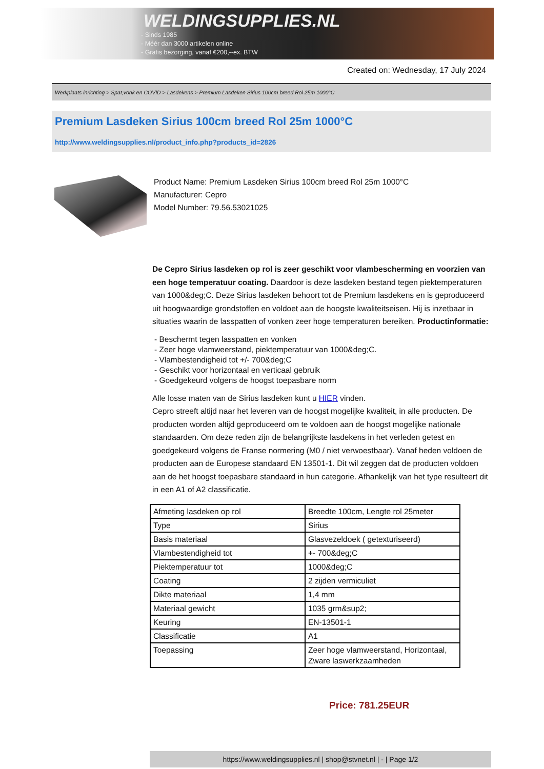WELDINGSUPPLIES.NL
- Sinds 1985
- Méér dan 3000 artikelen online
- Gratis bezorging, vanaf €200,--ex. BTW
Created on: Wednesday, 17 July 2024
Werkplaats inrichting > Spat,vonk en COVID > Lasdekens > Premium Lasdeken Sirius 100cm breed Rol 25m 1000°C
Premium Lasdeken Sirius 100cm breed Rol 25m 1000°C
http://www.weldingsupplies.nl/product_info.php?products_id=2826
Product Name: Premium Lasdeken Sirius 100cm breed Rol 25m 1000°C
Manufacturer: Cepro
Model Number: 79.56.53021025
De Cepro Sirius lasdeken op rol is zeer geschikt voor vlambescherming en voorzien van een hoge temperatuur coating. Daardoor is deze lasdeken bestand tegen piektemperaturen van 1000&deg;C. Deze Sirius lasdeken behoort tot de Premium lasdekens en is geproduceerd uit hoogwaardige grondstoffen en voldoet aan de hoogste kwaliteitseisen. Hij is inzetbaar in situaties waarin de lasspatten of vonken zeer hoge temperaturen bereiken. Productinformatie:
- Beschermt tegen lasspatten en vonken
- Zeer hoge vlamweerstand, piektemperatuur van 1000&deg;C.
- Vlambestendigheid tot +/- 700&deg;C
- Geschikt voor horizontaal en verticaal gebruik
- Goedgekeurd volgens de hoogst toepasbare norm
Alle losse maten van de Sirius lasdeken kunt u HIER vinden.
Cepro streeft altijd naar het leveren van de hoogst mogelijke kwaliteit, in alle producten. De producten worden altijd geproduceerd om te voldoen aan de hoogst mogelijke nationale standaarden. Om deze reden zijn de belangrijkste lasdekens in het verleden getest en goedgekeurd volgens de Franse normering (M0 / niet verwoestbaar). Vanaf heden voldoen de producten aan de Europese standaard EN 13501-1. Dit wil zeggen dat de producten voldoen aan de het hoogst toepasbare standaard in hun categorie. Afhankelijk van het type resulteert dit in een A1 of A2 classificatie.
| Afmeting lasdeken op rol | Breedte 100cm, Lengte rol 25meter |
| Type | Sirius |
| Basis materiaal | Glasvezeldoek ( getexturiseerd) |
| Vlambestendigheid tot | +- 700&deg;C |
| Piektemperatuur tot | 1000&deg;C |
| Coating | 2 zijden vermiculiet |
| Dikte materiaal | 1,4 mm |
| Materiaal gewicht | 1035 grm&sup2; |
| Keuring | EN-13501-1 |
| Classificatie | A1 |
| Toepassing | Zeer hoge vlamweerstand, Horizontaal, Zware laswerkzaamheden |
Price: 781.25EUR
https://www.weldingsupplies.nl | shop@stvnet.nl | - | Page 1/2